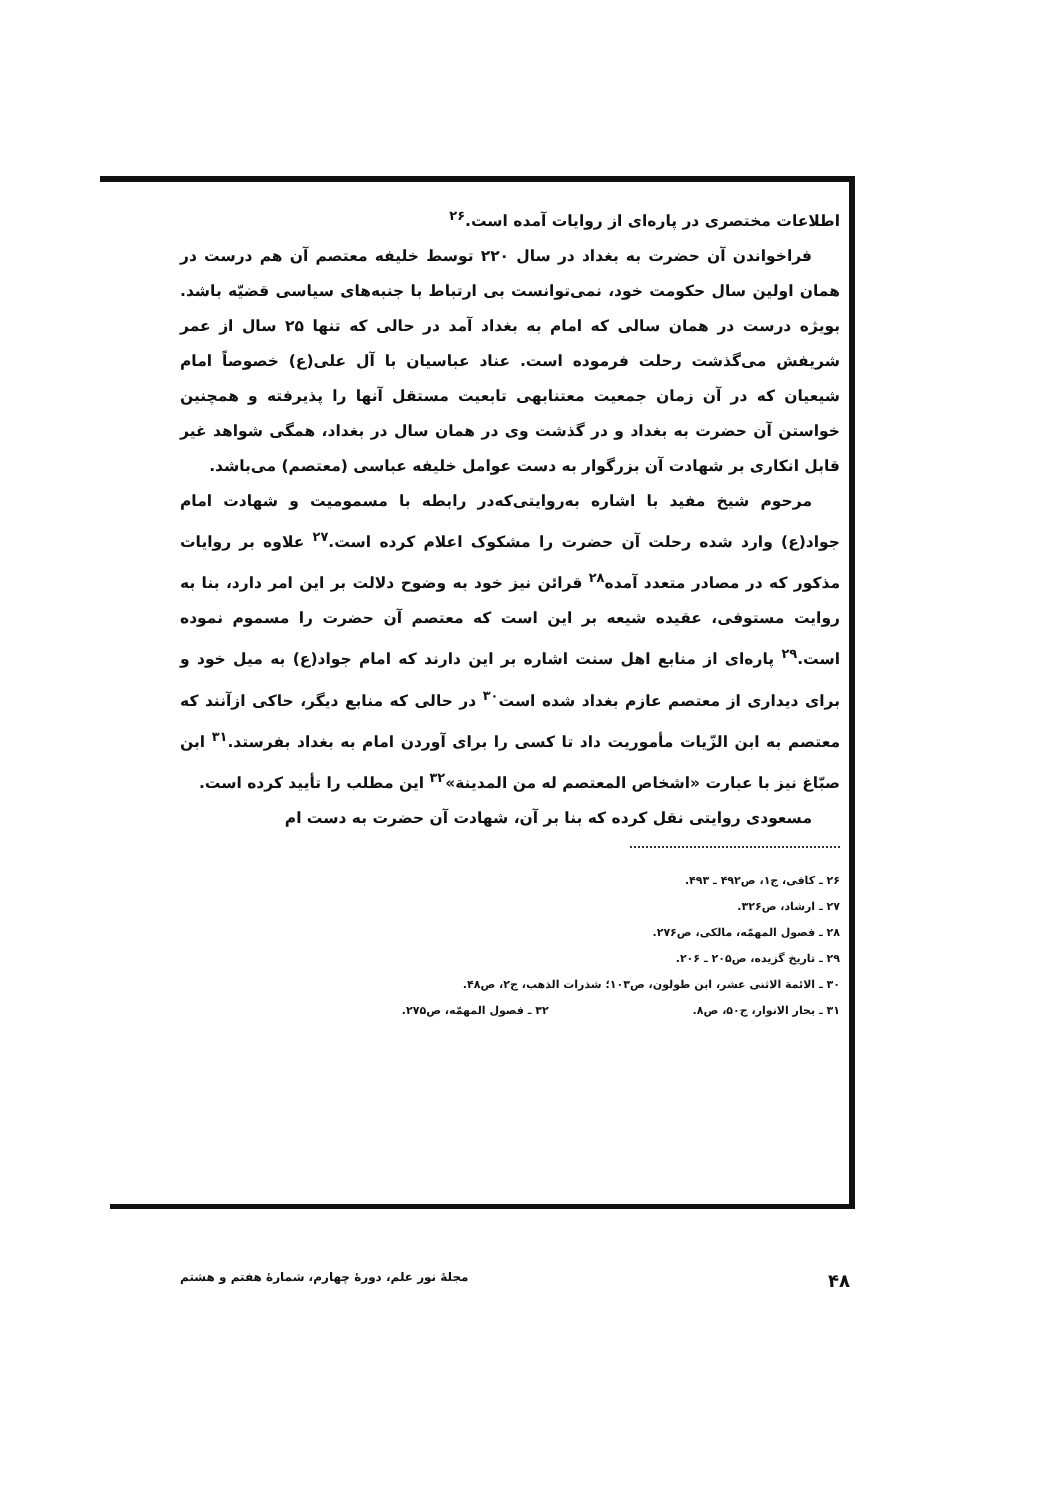اطلاعات مختصری در پاره‌ای از روایات آمده است.<sup>۲۶</sup>
فراخواندن آن حضرت به بغداد در سال ۲۲۰ توسط خلیفه معتصم آن هم درست در همان اولین سال حکومت خود، نمی‌توانست بی ارتباط با جنبه‌های سیاسی قضیّه باشد. بویژه درست در همان سالی که امام به بغداد آمد در حالی که تنها ۲۵ سال از عمر شریفش می‌گذشت رحلت فرموده است. عناد عباسیان با آل علی(ع) خصوصاً امام شیعیان که در آن زمان جمعیت معتنابهی تابعیت مستقل آنها را پذیرفته و همچنین خواستن آن حضرت به بغداد و در گذشت وی در همان سال در بغداد، همگی شواهد غیر قابل انکاری بر شهادت آن بزرگوار به دست عوامل خلیفه عباسی (معتصم) می‌باشد.
مرحوم شیخ مفید با اشاره به‌روایتی‌که‌در رابطه با مسمومیت و شهادت امام جواد(ع) وارد شده رحلت آن حضرت را مشکوک اعلام کرده است.<sup>۲۷</sup> علاوه بر روایات مذکور که در مصادر متعدد آمده<sup>۲۸</sup> قرائن نیز خود به وضوح دلالت بر این امر دارد، بنا به روایت مستوفی، عقیده شیعه بر این است که معتصم آن حضرت را مسموم نموده است.<sup>۲۹</sup> پاره‌ای از منابع اهل سنت اشاره بر این دارند که امام جواد(ع) به میل خود و برای دیداری از معتصم عازم بغداد شده است<sup>۳۰</sup> در حالی که منابع دیگر، حاکی ازآنند که معتصم به ابن الزّیات مأموریت داد تا کسی را برای آوردن امام به بغداد بفرستد.<sup>۳۱</sup> ابن صبّاغ نیز با عبارت «اشخاص المعتصم له من المدینة»<sup>۳۲</sup> این مطلب را تأیید کرده است.
مسعودی روایتی نقل کرده که بنا بر آن، شهادت آن حضرت به دست ام
۲۶ ـ کافی، ج۱، ص۴۹۲ ـ ۴۹۳.
۲۷ ـ ارشاد، ص۳۲۶.
۲۸ ـ فصول المهمّه، مالکی، ص۲۷۶.
۲۹ ـ تاریخ گزیده، ص۲۰۵ ـ ۲۰۶.
۳۰ ـ الائمة الاثنی عشر، ابن طولون، ص۱۰۳؛ شذرات الذهب، ج۲، ص۴۸.
۳۱ ـ بحار الانوار، ج۵۰، ص۸. ۳۲ ـ فصول المهمّه، ص۲۷۵.
۴۸ مجلهٔ نور علم، دورهٔ چهارم، شمارهٔ هفتم و هشتم